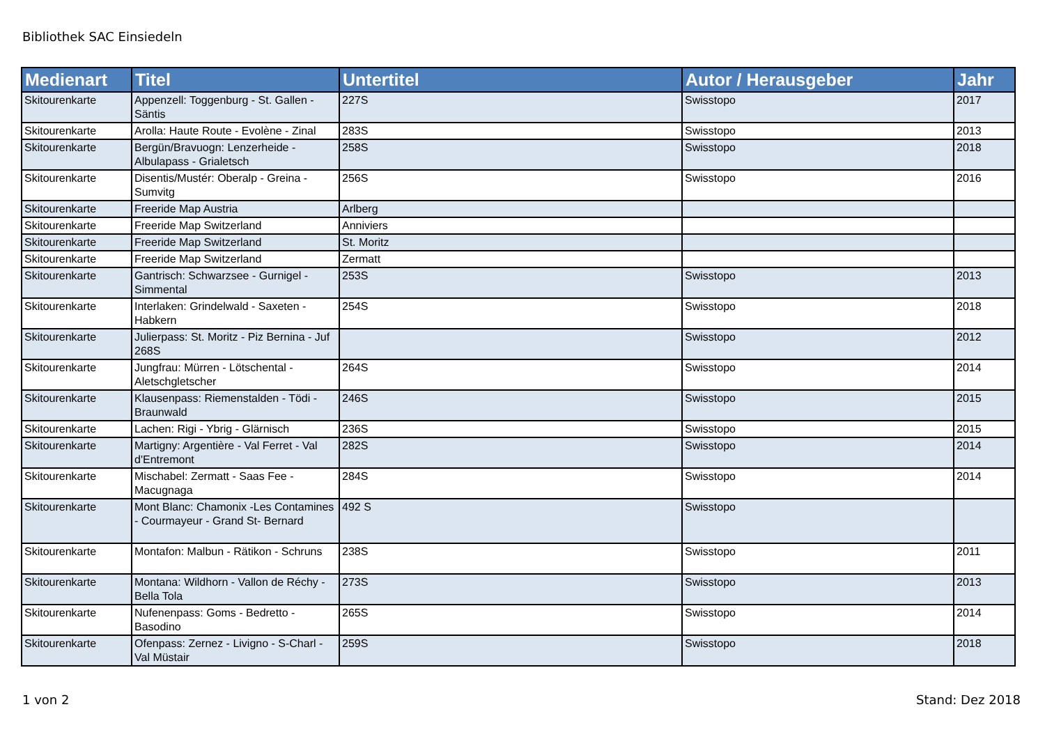Bibliothek SAC Einsiedeln
| Medienart | Titel | Untertitel | Autor / Herausgeber | Jahr |
| --- | --- | --- | --- | --- |
| Skitourenkarte | Appenzell: Toggenburg - St. Gallen - Säntis | 227S | Swisstopo | 2017 |
| Skitourenkarte | Arolla: Haute Route - Evolène - Zinal | 283S | Swisstopo | 2013 |
| Skitourenkarte | Bergün/Bravuogn: Lenzerheide - Albulapass - Grialetsch | 258S | Swisstopo | 2018 |
| Skitourenkarte | Disentis/Mustér: Oberalp - Greina - Sumvitg | 256S | Swisstopo | 2016 |
| Skitourenkarte | Freeride Map Austria | Arlberg | | |
| Skitourenkarte | Freeride Map Switzerland | Anniviers | | |
| Skitourenkarte | Freeride Map Switzerland | St. Moritz | | |
| Skitourenkarte | Freeride Map Switzerland | Zermatt | | |
| Skitourenkarte | Gantrisch: Schwarzsee - Gurnigel - Simmental | 253S | Swisstopo | 2013 |
| Skitourenkarte | Interlaken: Grindelwald - Saxeten - Habkern | 254S | Swisstopo | 2018 |
| Skitourenkarte | Julierpass: St. Moritz - Piz Bernina - Juf 268S | | Swisstopo | 2012 |
| Skitourenkarte | Jungfrau: Mürren - Lötschental - Aletschgletscher | 264S | Swisstopo | 2014 |
| Skitourenkarte | Klausenpass: Riemenstalden - Tödi - Braunwald | 246S | Swisstopo | 2015 |
| Skitourenkarte | Lachen: Rigi - Ybrig - Glärnisch | 236S | Swisstopo | 2015 |
| Skitourenkarte | Martigny: Argentière - Val Ferret - Val d'Entremont | 282S | Swisstopo | 2014 |
| Skitourenkarte | Mischabel: Zermatt - Saas Fee - Macugnaga | 284S | Swisstopo | 2014 |
| Skitourenkarte | Mont Blanc: Chamonix -Les Contamines - Courmayeur - Grand St- Bernard | 492 S | Swisstopo | |
| Skitourenkarte | Montafon: Malbun - Rätikon - Schruns | 238S | Swisstopo | 2011 |
| Skitourenkarte | Montana: Wildhorn - Vallon de Réchy - Bella Tola | 273S | Swisstopo | 2013 |
| Skitourenkarte | Nufenenpass: Goms - Bedretto - Basodino | 265S | Swisstopo | 2014 |
| Skitourenkarte | Ofenpass: Zernez - Livigno - S-Charl - Val Müstair | 259S | Swisstopo | 2018 |
1 von 2 Stand: Dez 2018